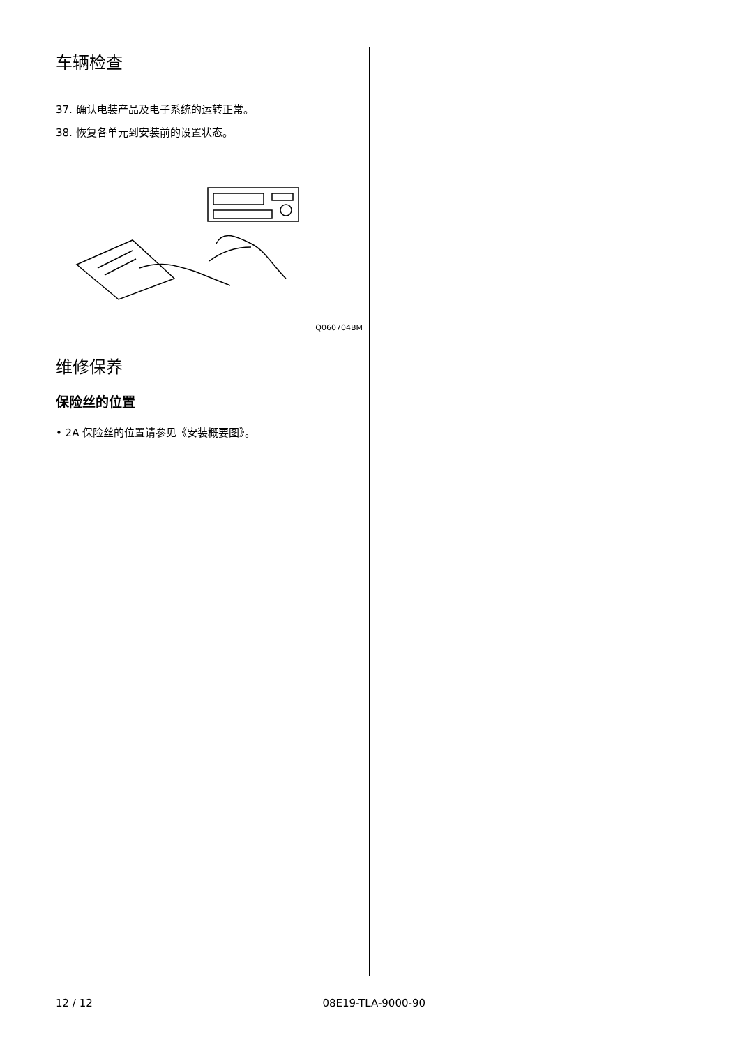车辆检查
37. 确认电装产品及电子系统的运转正常。
38. 恢复各单元到安装前的设置状态。
Q060704BM
维修保养
保险丝的位置
• 2A 保险丝的位置请参见《安装概要图》。
12 / 12 08E19-TLA-9000-90